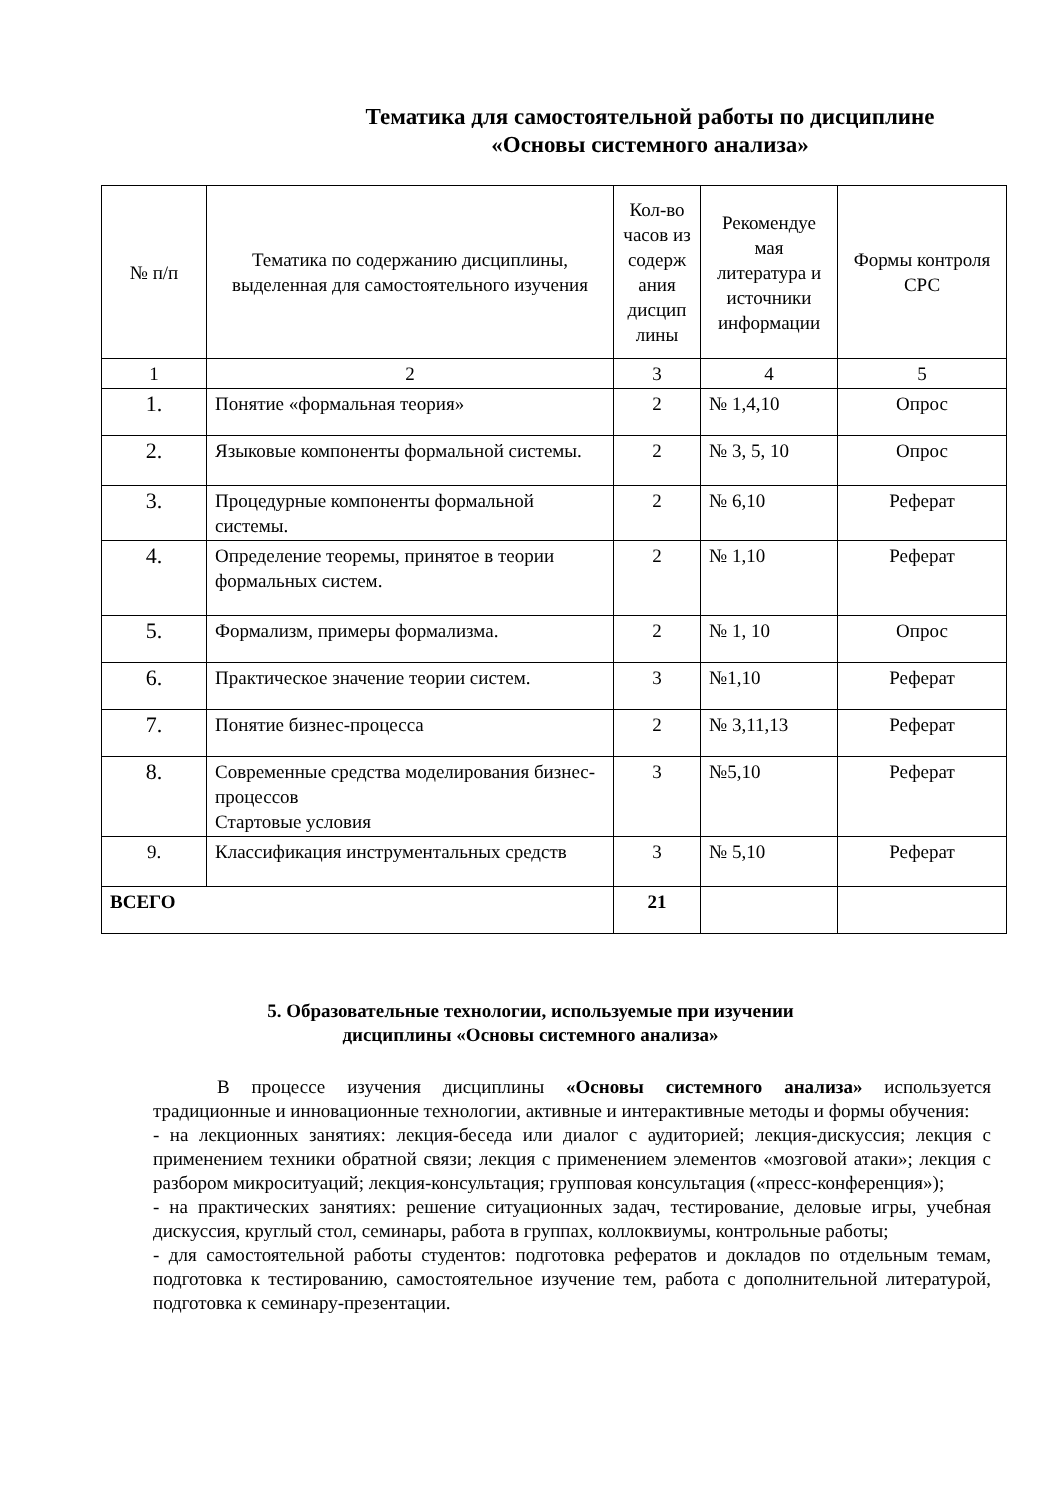Тематика для самостоятельной работы по дисциплине
«Основы системного анализа»
| № п/п | Тематика по содержанию дисциплины, выделенная для самостоятельного изучения | Кол-во часов из содерж ания дисцип лины | Рекомендуе мая литература и источники информации | Формы контроля СРС |
| --- | --- | --- | --- | --- |
| 1 | 2 | 3 | 4 | 5 |
| 1. | Понятие «формальная теория» | 2 | № 1,4,10 | Опрос |
| 2. | Языковые компоненты формальной системы. | 2 | № 3, 5, 10 | Опрос |
| 3. | Процедурные компоненты формальной системы. | 2 | № 6,10 | Реферат |
| 4. | Определение теоремы, принятое в теории формальных систем. | 2 | № 1,10 | Реферат |
| 5. | Формализм, примеры формализма. | 2 | № 1, 10 | Опрос |
| 6. | Практическое значение теории систем. | 3 | №1,10 | Реферат |
| 7. | Понятие бизнес-процесса | 2 | № 3,11,13 | Реферат |
| 8. | Современные средства моделирования бизнес-процессов Стартовые условия | 3 | №5,10 | Реферат |
| 9. | Классификация инструментальных средств | 3 | № 5,10 | Реферат |
| ВСЕГО | | 21 | | |
5. Образовательные технологии, используемые при изучении
дисциплины «Основы системного анализа»
В процессе изучения дисциплины «Основы системного анализа» используется традиционные и инновационные технологии, активные и интерактивные методы и формы обучения:
- на лекционных занятиях: лекция-беседа или диалог с аудиторией; лекция-дискуссия; лекция с применением техники обратной связи; лекция с применением элементов «мозговой атаки»; лекция с разбором микроситуаций; лекция-консультация; групповая консультация («пресс-конференция»);
- на практических занятиях: решение ситуационных задач, тестирование, деловые игры, учебная дискуссия, круглый стол, семинары, работа в группах, коллоквиумы, контрольные работы;
- для самостоятельной работы студентов: подготовка рефератов и докладов по отдельным темам, подготовка к тестированию, самостоятельное изучение тем, работа с дополнительной литературой, подготовка к семинару-презентации.